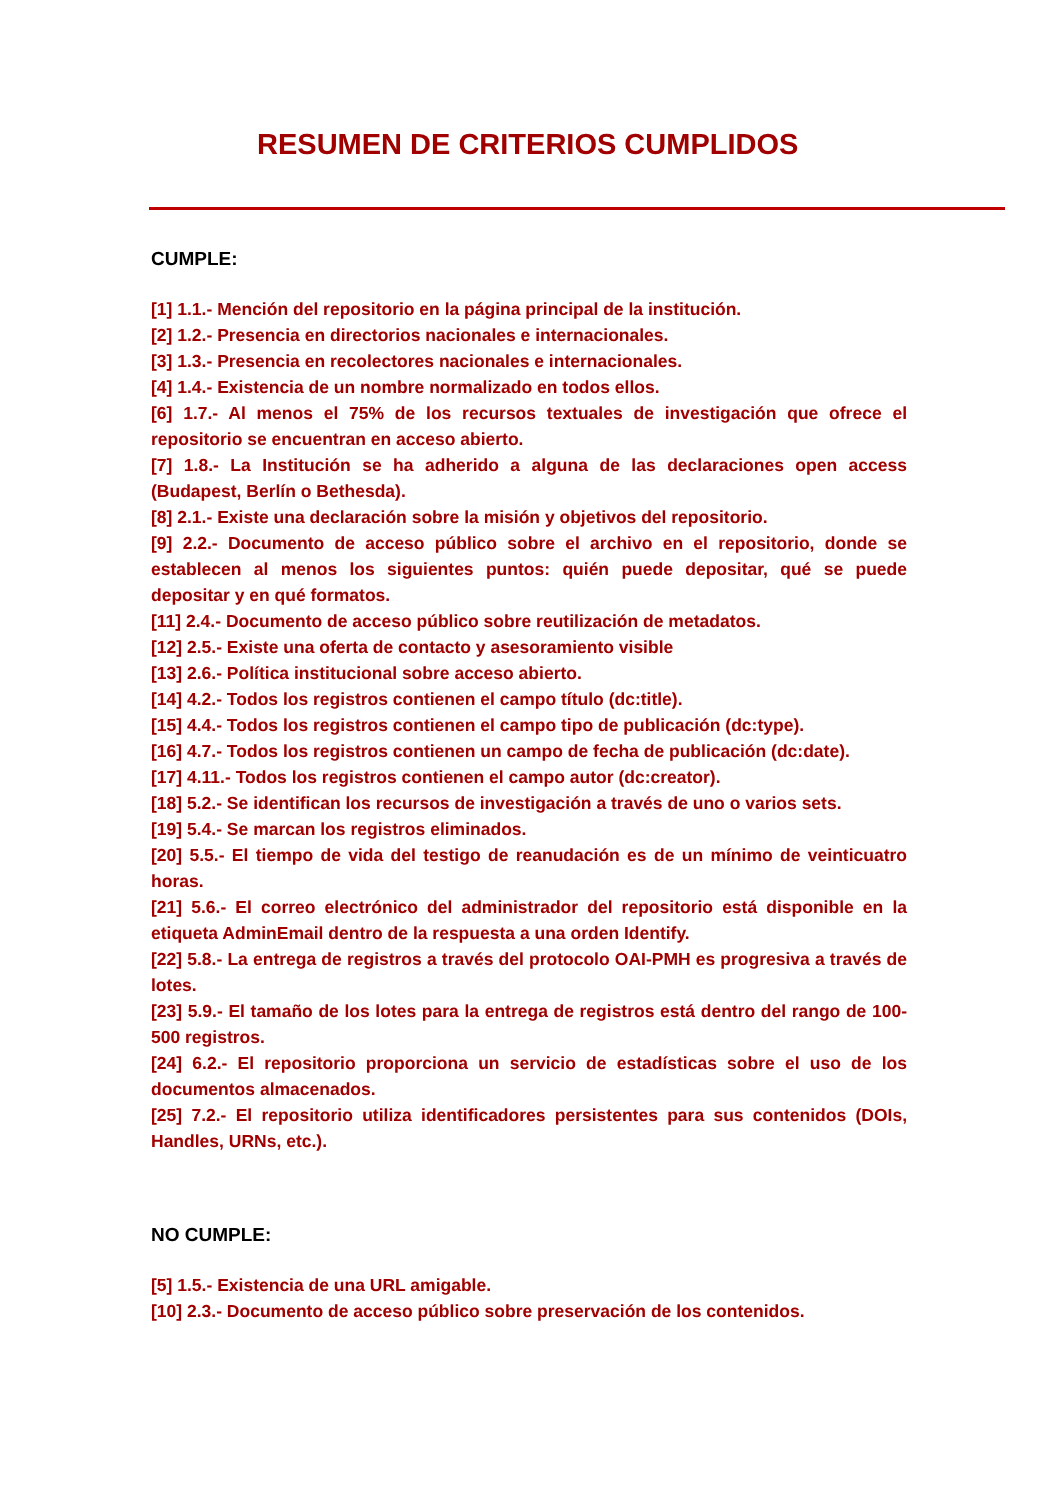RESUMEN DE CRITERIOS CUMPLIDOS
CUMPLE:
[1] 1.1.- Mención del repositorio en la página principal de la institución.
[2] 1.2.- Presencia en directorios nacionales e internacionales.
[3] 1.3.- Presencia en recolectores nacionales e internacionales.
[4] 1.4.- Existencia de un nombre normalizado en todos ellos.
[6] 1.7.- Al menos el 75% de los recursos textuales de investigación que ofrece el repositorio se encuentran en acceso abierto.
[7] 1.8.- La Institución se ha adherido a alguna de las declaraciones open access (Budapest, Berlín o Bethesda).
[8] 2.1.- Existe una declaración sobre la misión y objetivos del repositorio.
[9] 2.2.- Documento de acceso público sobre el archivo en el repositorio, donde se establecen al menos los siguientes puntos: quién puede depositar, qué se puede depositar y en qué formatos.
[11] 2.4.- Documento de acceso público sobre reutilización de metadatos.
[12] 2.5.- Existe una oferta de contacto y asesoramiento visible
[13] 2.6.- Política institucional sobre acceso abierto.
[14] 4.2.- Todos los registros contienen el campo título (dc:title).
[15] 4.4.- Todos los registros contienen el campo tipo de publicación (dc:type).
[16] 4.7.- Todos los registros contienen un campo de fecha de publicación (dc:date).
[17] 4.11.- Todos los registros contienen el campo autor (dc:creator).
[18] 5.2.- Se identifican los recursos de investigación a través de uno o varios sets.
[19] 5.4.- Se marcan los registros eliminados.
[20] 5.5.- El tiempo de vida del testigo de reanudación es de un mínimo de veinticuatro horas.
[21] 5.6.- El correo electrónico del administrador del repositorio está disponible en la etiqueta AdminEmail dentro de la respuesta a una orden Identify.
[22] 5.8.- La entrega de registros a través del protocolo OAI-PMH es progresiva a través de lotes.
[23] 5.9.- El tamaño de los lotes para la entrega de registros está dentro del rango de 100-500 registros.
[24] 6.2.- El repositorio proporciona un servicio de estadísticas sobre el uso de los documentos almacenados.
[25] 7.2.- El repositorio utiliza identificadores persistentes para sus contenidos (DOIs, Handles, URNs, etc.).
NO CUMPLE:
[5] 1.5.- Existencia de una URL amigable.
[10] 2.3.- Documento de acceso público sobre preservación de los contenidos.